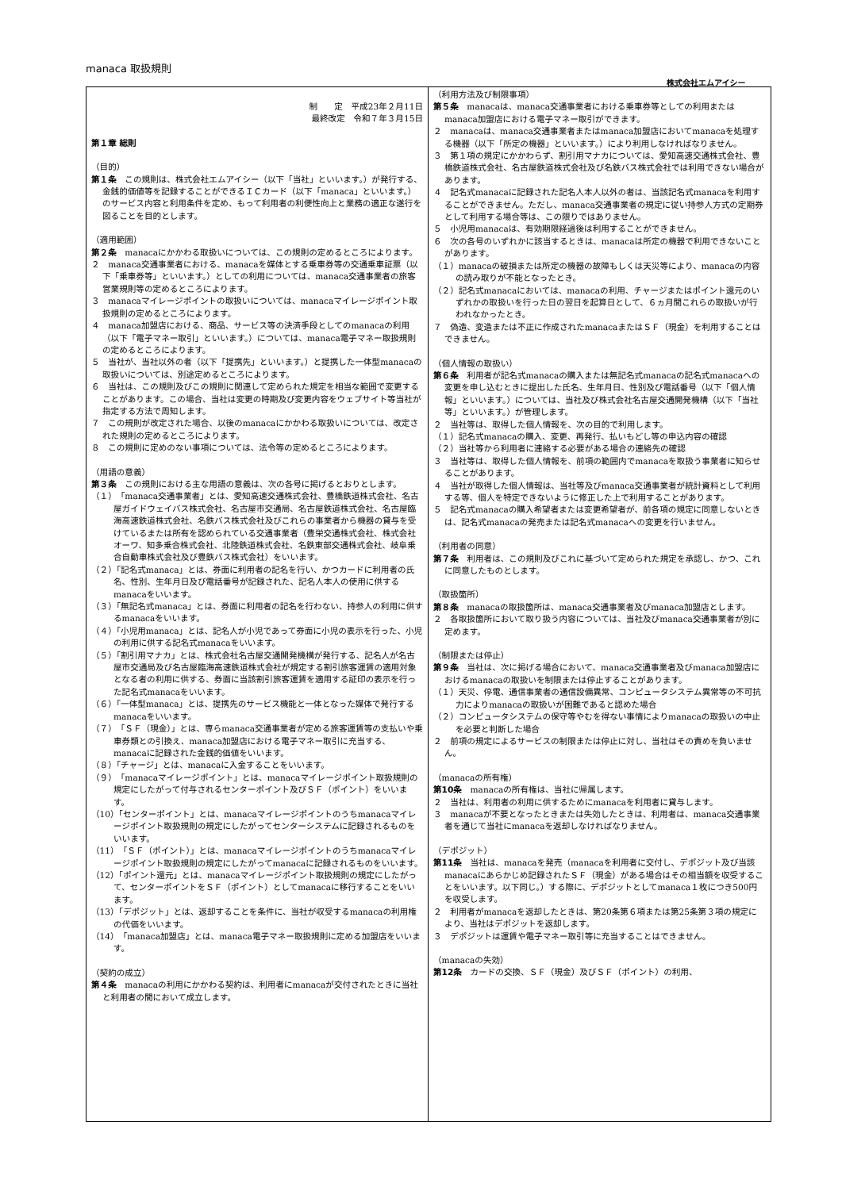manaca 取扱規則
株式会社エムアイシー
制　　定　平成23年２月11日
最終改定　令和７年３月15日
第１章 総則
（目的）
第１条　この規則は、株式会社エムアイシー（以下「当社」といいます。）が発行する、金銭的価値等を記録することができるＩＣカード（以下「manaca」といいます。）のサービス内容と利用条件を定め、もって利用者の利便性向上と業務の適正な遂行を図ることを目的とします。
（適用範囲）
第２条　manacaにかかわる取扱いについては、この規則の定めるところによります。
２　manaca交通事業者における、manacaを媒体とする乗車券等の交通乗車証票（以下「乗車券等」といいます。）としての利用については、manaca交通事業者の旅客営業規則等の定めるところによります。
３　manacaマイレージポイントの取扱いについては、manacaマイレージポイント取扱規則の定めるところによります。
４　manaca加盟店における、商品、サービス等の決済手段としてのmanacaの利用（以下「電子マネー取引」といいます。）については、manaca電子マネー取扱規則の定めるところによります。
５　当社が、当社以外の者（以下「提携先」といいます。）と提携した一体型manacaの取扱いについては、別途定めるところによります。
６　当社は、この規則及びこの規則に関連して定められた規定を相当な範囲で変更することがあります。この場合、当社は変更の時期及び変更内容をウェブサイト等当社が指定する方法で周知します。
７　この規則が改定された場合、以後のmanacaにかかわる取扱いについては、改定された規則の定めるところによります。
８　この規則に定めのない事項については、法令等の定めるところによります。
（用語の意義）
第３条　この規則における主な用語の意義は、次の各号に掲げるとおりとします。
（１）「manaca交通事業者」とは、愛知高速交通株式会社、豊橋鉄道株式会社、名古屋ガイドウェイバス株式会社、名古屋市交通局、名古屋鉄道株式会社、名古屋臨海高速鉄道株式会社、名鉄バス株式会社及びこれらの事業者から機器の貸与を受けているまたは所有を認められている交通事業者（豊栄交通株式会社、株式会社オーワ、知多乗合株式会社、北陸鉄道株式会社、名鉄東部交通株式会社、岐阜乗合自動車株式会社及び豊鉄バス株式会社）をいいます。
（２）「記名式manaca」とは、券面に利用者の記名を行い、かつカードに利用者の氏名、性別、生年月日及び電話番号が記録された、記名人本人の使用に供するmanacaをいいます。
（３）「無記名式manaca」とは、券面に利用者の記名を行わない、持参人の利用に供するmanacaをいいます。
（４）「小児用manaca」とは、記名人が小児であって券面に小児の表示を行った、小児の利用に供する記名式manacaをいいます。
（５）「割引用マナカ」とは、株式会社名古屋交通開発機構が発行する、記名人が名古屋市交通局及び名古屋臨海高速鉄道株式会社が規定する割引旅客運賃の適用対象となる者の利用に供する、券面に当該割引旅客運賃を適用する証印の表示を行った記名式manacaをいいます。
（６）「一体型manaca」とは、提携先のサービス機能と一体となった媒体で発行するmanacaをいいます。
（７）「ＳＦ（現金）」とは、専らmanaca交通事業者が定める旅客運賃等の支払いや乗車券類との引換え、manaca加盟店における電子マネー取引に充当する、manacaに記録された金銭的価値をいいます。
（８）「チャージ」とは、manacaに入金することをいいます。
（９）「manacaマイレージポイント」とは、manacaマイレージポイント取扱規則の規定にしたがって付与されるセンターポイント及びＳＦ（ポイント）をいいます。
（10）「センターポイント」とは、manacaマイレージポイントのうちmanacaマイレージポイント取扱規則の規定にしたがってセンターシステムに記録されるものをいいます。
（11）「ＳＦ（ポイント）」とは、manacaマイレージポイントのうちmanacaマイレージポイント取扱規則の規定にしたがってmanacaに記録されるものをいいます。
（12）「ポイント還元」とは、manacaマイレージポイント取扱規則の規定にしたがって、センターポイントをＳＦ（ポイント）としてmanacaに移行することをいいます。
（13）「デポジット」とは、返却することを条件に、当社が収受するmanacaの利用権の代価をいいます。
（14）「manaca加盟店」とは、manaca電子マネー取扱規則に定める加盟店をいいます。
（契約の成立）
第４条　manacaの利用にかかわる契約は、利用者にmanacaが交付されたときに当社と利用者の間において成立します。
（利用方法及び制限事項）
第５条　manacaは、manaca交通事業者における乗車券等としての利用またはmanaca加盟店における電子マネー取引ができます。
２　manacaは、manaca交通事業者またはmanaca加盟店においてmanacaを処理する機器（以下「所定の機器」といいます。）により利用しなければなりません。
３　第１項の規定にかかわらず、割引用マナカについては、愛知高速交通株式会社、豊橋鉄道株式会社、名古屋鉄道株式会社及び名鉄バス株式会社では利用できない場合があります。
４　記名式manacaに記録された記名人本人以外の者は、当該記名式manacaを利用することができません。ただし、manaca交通事業者の規定に従い持参人方式の定期券として利用する場合等は、この限りではありません。
５　小児用manacaは、有効期限経過後は利用することができません。
６　次の各号のいずれかに該当するときは、manacaは所定の機器で利用できないことがあります。
（１）manacaの破損または所定の機器の故障もしくは天災等により、manacaの内容の読み取りが不能となったとき。
（２）記名式manacaにおいては、manacaの利用、チャージまたはポイント還元のいずれかの取扱いを行った日の翌日を起算日として、６ヵ月間これらの取扱いが行われなかったとき。
７　偽造、変造または不正に作成されたmanacaまたはＳＦ（現金）を利用することはできません。
（個人情報の取扱い）
第６条　利用者が記名式manacaの購入または無記名式manacaの記名式manacaへの変更を申し込むときに提出した氏名、生年月日、性別及び電話番号（以下「個人情報」といいます。）については、当社及び株式会社名古屋交通開発機構（以下「当社等」といいます。）が管理します。
２　当社等は、取得した個人情報を、次の目的で利用します。
（１）記名式manacaの購入、変更、再発行、払いもどし等の申込内容の確認
（２）当社等から利用者に連絡する必要がある場合の連絡先の確認
３　当社等は、取得した個人情報を、前項の範囲内でmanacaを取扱う事業者に知らせることがあります。
４　当社が取得した個人情報は、当社等及びmanaca交通事業者が統計資料として利用する等、個人を特定できないように修正した上で利用することがあります。
５　記名式manacaの購入希望者または変更希望者が、前各項の規定に同意しないときは、記名式manacaの発売または記名式manacaへの変更を行いません。
（利用者の同意）
第７条　利用者は、この規則及びこれに基づいて定められた規定を承認し、かつ、これに同意したものとします。
（取扱箇所）
第８条　manacaの取扱箇所は、manaca交通事業者及びmanaca加盟店とします。
２　各取扱箇所において取り扱う内容については、当社及びmanaca交通事業者が別に定めます。
（制限または停止）
第９条　当社は、次に掲げる場合において、manaca交通事業者及びmanaca加盟店におけるmanacaの取扱いを制限または停止することがあります。
（１）天災、停電、通信事業者の通信設備異常、コンピュータシステム異常等の不可抗力によりmanacaの取扱いが困難であると認めた場合
（２）コンピュータシステムの保守等やむを得ない事情によりmanacaの取扱いの中止を必要と判断した場合
２　前項の規定によるサービスの制限または停止に対し、当社はその責めを負いません。
（manacaの所有権）
第10条　manacaの所有権は、当社に帰属します。
２　当社は、利用者の利用に供するためにmanacaを利用者に貸与します。
３　manacaが不要となったときまたは失効したときは、利用者は、manaca交通事業者を通じて当社にmanacaを返却しなければなりません。
（デポジット）
第11条　当社は、manacaを発売（manacaを利用者に交付し、デポジット及び当該manacaにあらかじめ記録されたＳＦ（現金）がある場合はその相当額を収受することをいいます。以下同じ。）する際に、デポジットとしてmanaca１枚につき500円を収受します。
２　利用者がmanacaを返却したときは、第20条第６項または第25条第３項の規定により、当社はデポジットを返却します。
３　デポジットは運賃や電子マネー取引等に充当することはできません。
（manacaの失効）
第12条　カードの交換、ＳＦ（現金）及びＳＦ（ポイント）の利用、